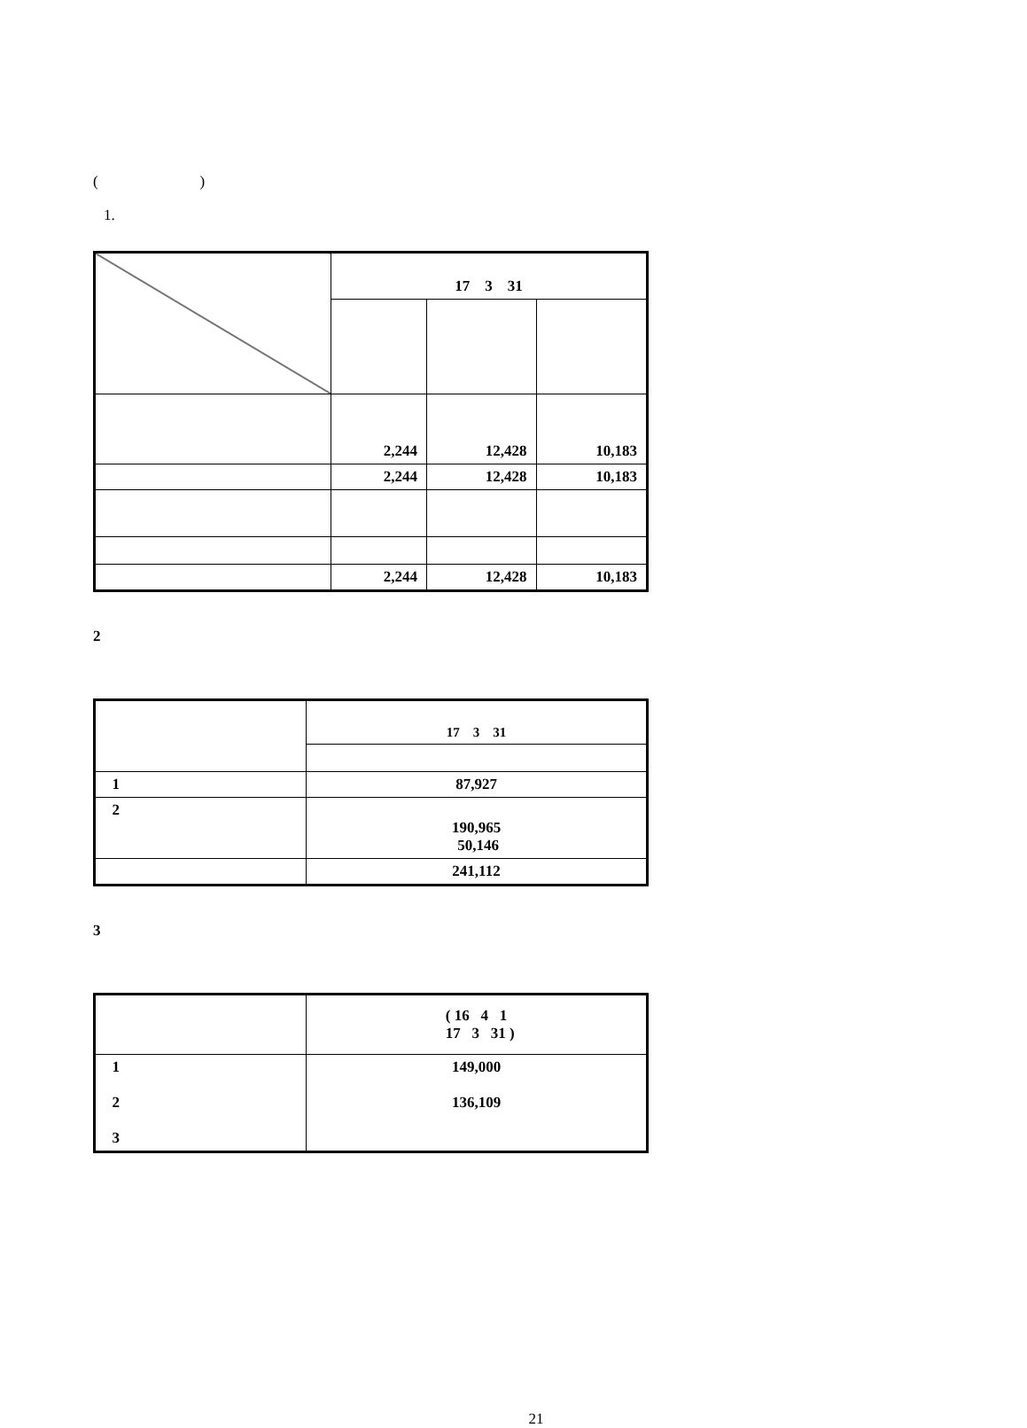( )
1.
| | 17 3 31 | | |
| | 2,244 | 12,428 | 10,183 |
| | 2,244 | 12,428 | 10,183 |
| | 2,244 | 12,428 | 10,183 |
2
| | 17 3 31 |
| 1 | 87,927 |
| 2 | 190,965 50,146 |
| | 241,112 |
3
| | ( 16 4 1 17 3 31 ) |
| 1 2 3 | 149,000 136,109 |
21